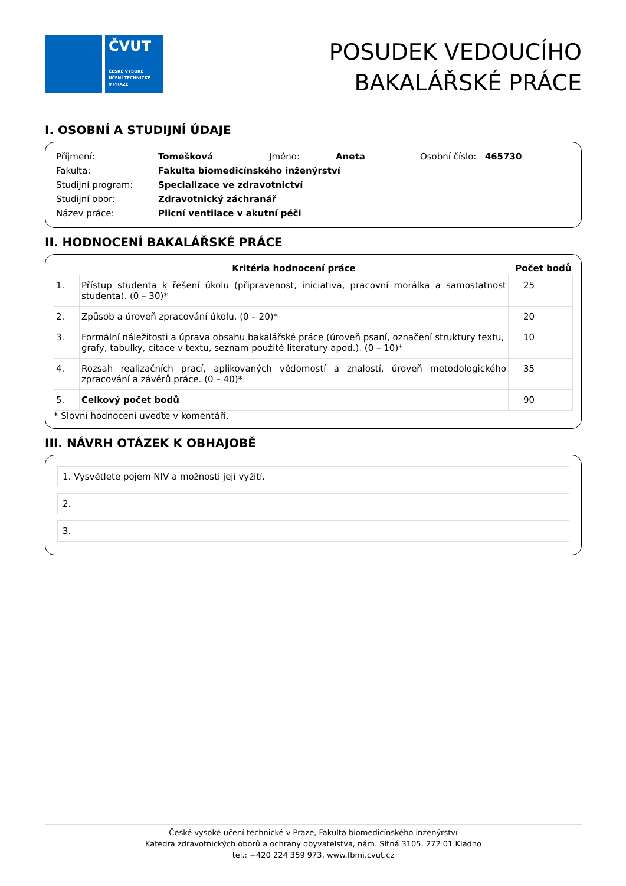ČVUT
ČESKÉ VYSOKÉ
UČENÍ TECHNICKÉ
V PRAZE
POSUDEK VEDOUCÍHO
BAKALÁŘSKÉ PRÁCE
I. OSOBNÍ A STUDIJNÍ ÚDAJE
| Příjmení: | Tomešková | Jméno: | Aneta | Osobní číslo: 465730 |
| Fakulta: | Fakulta biomedicínského inženýrství | | | |
| Studijní program: | Specializace ve zdravotnictví | | | |
| Studijní obor: | Zdravotnický záchranář | | | |
| Název práce: | Plicní ventilace v akutní péči | | | |
II. HODNOCENÍ BAKALÁŘSKÉ PRÁCE
| | Kritéria hodnocení práce | Počet bodů |
| --- | --- | --- |
| 1. | Přístup studenta k řešení úkolu (připravenost, iniciativa, pracovní morálka a samostatnost studenta). (0 – 30)* | 25 |
| 2. | Způsob a úroveň zpracování úkolu. (0 – 20)* | 20 |
| 3. | Formální náležitosti a úprava obsahu bakalářské práce (úroveň psaní, označení struktury textu, grafy, tabulky, citace v textu, seznam použité literatury apod.). (0 – 10)* | 10 |
| 4. | Rozsah realizačních prací, aplikovaných vědomostí a znalostí, úroveň metodologického zpracování a závěrů práce. (0 – 40)* | 35 |
| 5. | Celkový počet bodů | 90 |
* Slovní hodnocení uveďte v komentáři.
III. NÁVRH OTÁZEK K OBHAJOBĚ
1. Vysvětlete pojem NIV a možnosti její vyžití.
2.
3.
České vysoké učení technické v Praze, Fakulta biomedicínského inženýrství
Katedra zdravotnických oborů a ochrany obyvatelstva, nám. Sítná 3105, 272 01 Kladno
tel.: +420 224 359 973, www.fbmi.cvut.cz